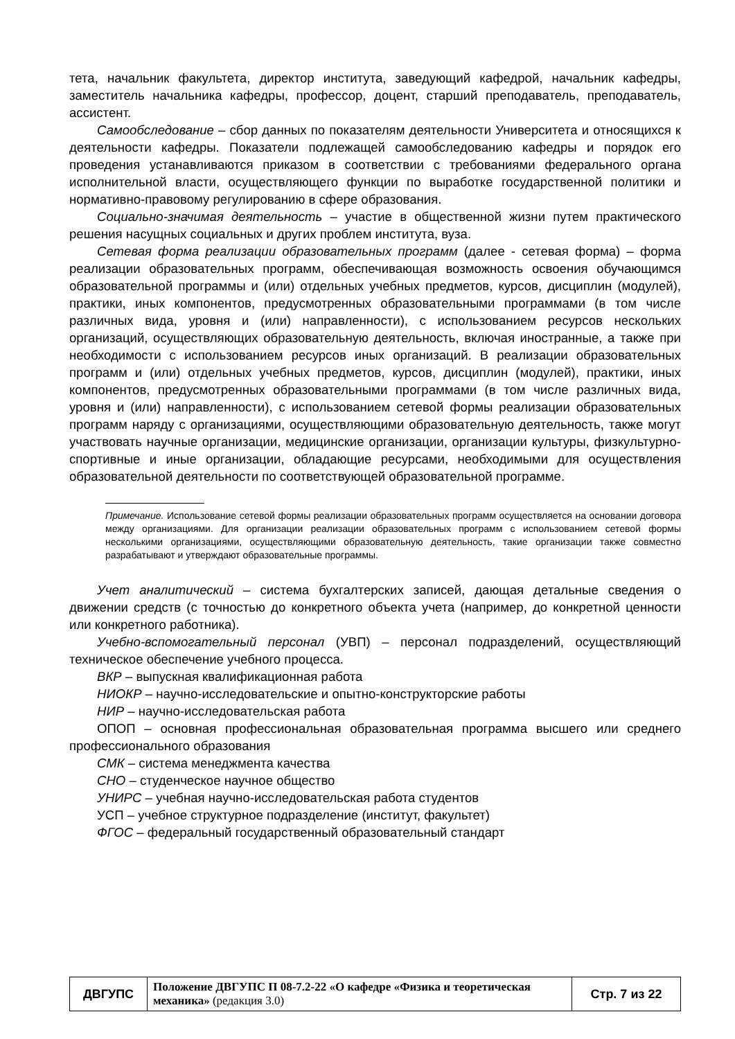тета, начальник факультета, директор института, заведующий кафедрой, начальник кафедры, заместитель начальника кафедры, профессор, доцент, старший преподаватель, преподаватель, ассистент.
Самообследование – сбор данных по показателям деятельности Университета и относящихся к деятельности кафедры. Показатели подлежащей самообследованию кафедры и порядок его проведения устанавливаются приказом в соответствии с требованиями федерального органа исполнительной власти, осуществляющего функции по выработке государственной политики и нормативно-правовому регулированию в сфере образования.
Социально-значимая деятельность – участие в общественной жизни путем практического решения насущных социальных и других проблем института, вуза.
Сетевая форма реализации образовательных программ (далее - сетевая форма) – форма реализации образовательных программ, обеспечивающая возможность освоения обучающимся образовательной программы и (или) отдельных учебных предметов, курсов, дисциплин (модулей), практики, иных компонентов, предусмотренных образовательными программами (в том числе различных вида, уровня и (или) направленности), с использованием ресурсов нескольких организаций, осуществляющих образовательную деятельность, включая иностранные, а также при необходимости с использованием ресурсов иных организаций. В реализации образовательных программ и (или) отдельных учебных предметов, курсов, дисциплин (модулей), практики, иных компонентов, предусмотренных образовательными программами (в том числе различных вида, уровня и (или) направленности), с использованием сетевой формы реализации образовательных программ наряду с организациями, осуществляющими образовательную деятельность, также могут участвовать научные организации, медицинские организации, организации культуры, физкультурно-спортивные и иные организации, обладающие ресурсами, необходимыми для осуществления образовательной деятельности по соответствующей образовательной программе.
Примечание. Использование сетевой формы реализации образовательных программ осуществляется на основании договора между организациями. Для организации реализации образовательных программ с использованием сетевой формы несколькими организациями, осуществляющими образовательную деятельность, такие организации также совместно разрабатывают и утверждают образовательные программы.
Учет аналитический – система бухгалтерских записей, дающая детальные сведения о движении средств (с точностью до конкретного объекта учета (например, до конкретной ценности или конкретного работника).
Учебно-вспомогательный персонал (УВП) – персонал подразделений, осуществляющий техническое обеспечение учебного процесса.
ВКР – выпускная квалификационная работа
НИОКР – научно-исследовательские и опытно-конструкторские работы
НИР – научно-исследовательская работа
ОПОП – основная профессиональная образовательная программа высшего или среднего профессионального образования
СМК – система менеджмента качества
СНО – студенческое научное общество
УНИРС – учебная научно-исследовательская работа студентов
УСП – учебное структурное подразделение (институт, факультет)
ФГОС – федеральный государственный образовательный стандарт
| ДВГУПС | Положение ДВГУПС П 08-7.2-22 «О кафедре «Физика и теоретическая механика» (редакция 3.0) | Стр. 7 из 22 |